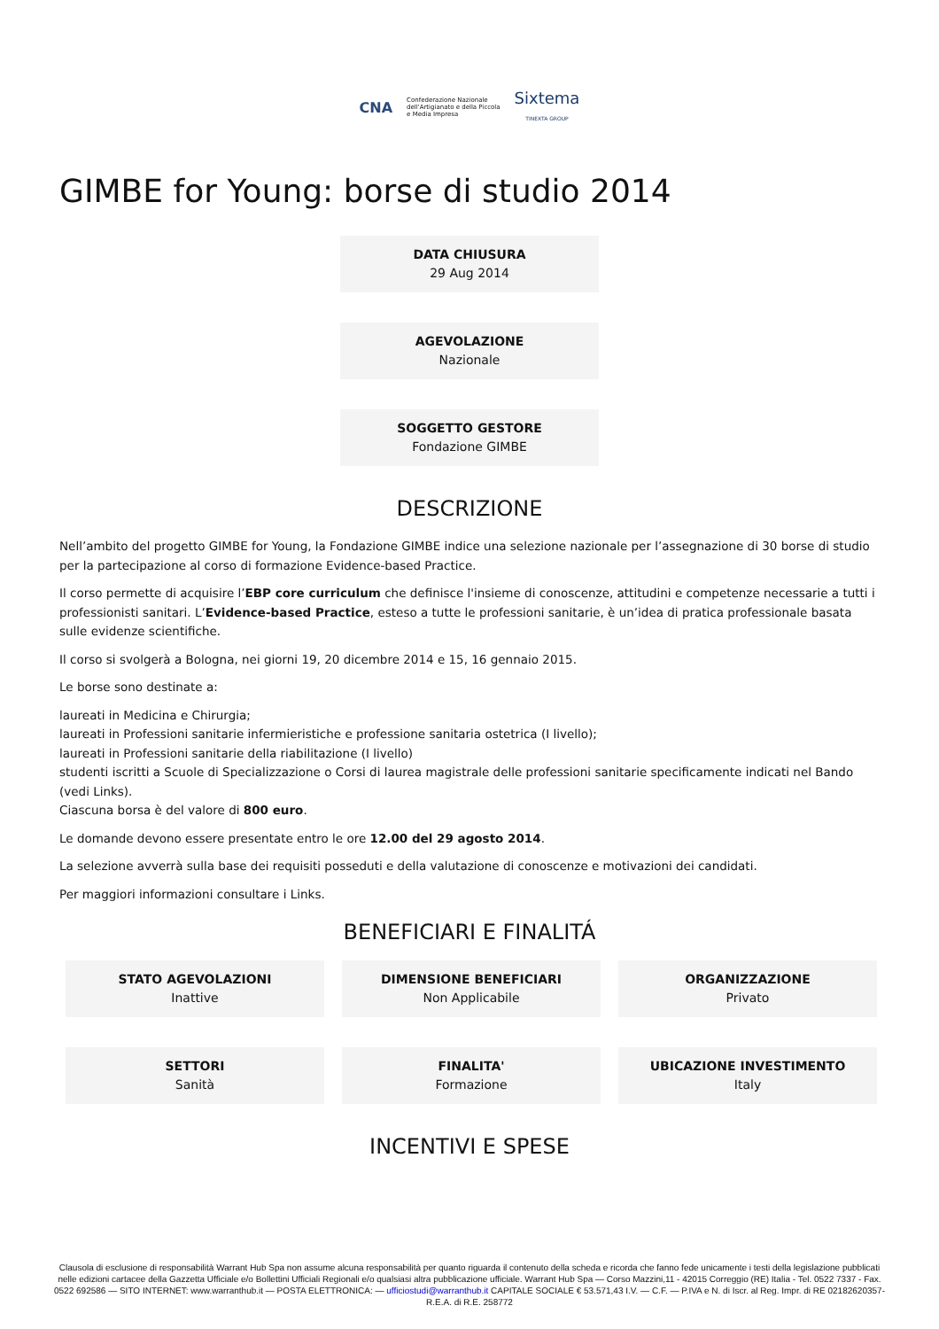CNA Confederazione Nazionale
dell'Artigianato e della Piccola
e Media Impresa Sixtema
TINEXTA GROUP
GIMBE for Young: borse di studio 2014
DATA CHIUSURA
29 Aug 2014
AGEVOLAZIONE
Nazionale
SOGGETTO GESTORE
Fondazione GIMBE
DESCRIZIONE
Nell’ambito del progetto GIMBE for Young, la Fondazione GIMBE indice una selezione nazionale per l’assegnazione di 30 borse di studio per la partecipazione al corso di formazione Evidence-based Practice.
Il corso permette di acquisire l’EBP core curriculum che definisce l'insieme di conoscenze, attitudini e competenze necessarie a tutti i professionisti sanitari. L’Evidence-based Practice, esteso a tutte le professioni sanitarie, è un’idea di pratica professionale basata sulle evidenze scientifiche.
Il corso si svolgerà a Bologna, nei giorni 19, 20 dicembre 2014 e 15, 16 gennaio 2015.
Le borse sono destinate a:
laureati in Medicina e Chirurgia;
laureati in Professioni sanitarie infermieristiche e professione sanitaria ostetrica (I livello);
laureati in Professioni sanitarie della riabilitazione (I livello)
studenti iscritti a Scuole di Specializzazione o Corsi di laurea magistrale delle professioni sanitarie specificamente indicati nel Bando (vedi Links).
Ciascuna borsa è del valore di 800 euro.
Le domande devono essere presentate entro le ore 12.00 del 29 agosto 2014.
La selezione avverrà sulla base dei requisiti posseduti e della valutazione di conoscenze e motivazioni dei candidati.
Per maggiori informazioni consultare i Links.
BENEFICIARI E FINALITÁ
STATO AGEVOLAZIONI
Inattive
DIMENSIONE BENEFICIARI
Non Applicabile
ORGANIZZAZIONE
Privato
SETTORI
Sanità
FINALITA'
Formazione
UBICAZIONE INVESTIMENTO
Italy
INCENTIVI E SPESE
Clausola di esclusione di responsabilità Warrant Hub Spa non assume alcuna responsabilità per quanto riguarda il contenuto della scheda e ricorda che fanno fede unicamente i testi della legislazione pubblicati nelle edizioni cartacee della Gazzetta Ufficiale e/o Bollettini Ufficiali Regionali e/o qualsiasi altra pubblicazione ufficiale. Warrant Hub Spa — Corso Mazzini,11 - 42015 Correggio (RE) Italia - Tel. 0522 7337 - Fax. 0522 692586 — SITO INTERNET: www.warranthub.it — POSTA ELETTRONICA: — ufficiostudi@warranthub.it CAPITALE SOCIALE € 53.571,43 I.V. — C.F. — P.IVA e N. di Iscr. al Reg. Impr. di RE 02182620357-R.E.A. di R.E. 258772